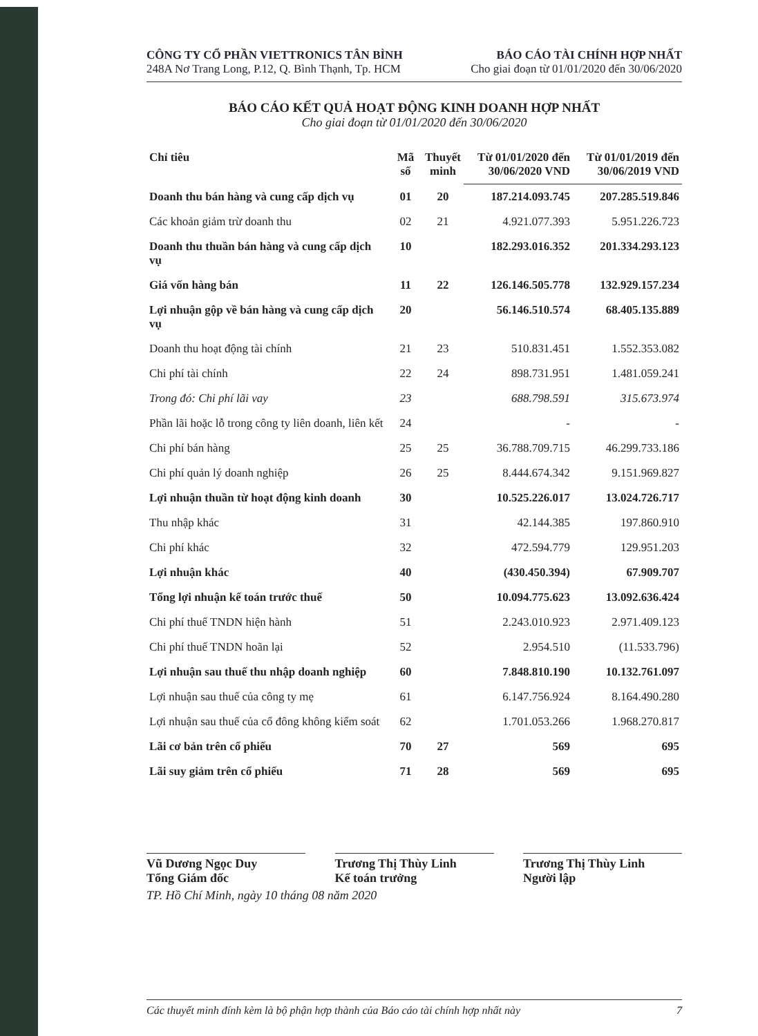CÔNG TY CỔ PHẦN VIETTRONICS TÂN BÌNH
248A Nơ Trang Long, P.12, Q. Bình Thạnh, Tp. HCM
BÁO CÁO TÀI CHÍNH HỢP NHẤT
Cho giai đoạn từ 01/01/2020 đến 30/06/2020
BÁO CÁO KẾT QUẢ HOẠT ĐỘNG KINH DOANH HỢP NHẤT
Cho giai đoạn từ 01/01/2020 đến 30/06/2020
| Chỉ tiêu | Mã số | Thuyết minh | Từ 01/01/2020 đến 30/06/2020 VND | Từ 01/01/2019 đến 30/06/2019 VND |
| --- | --- | --- | --- | --- |
| Doanh thu bán hàng và cung cấp dịch vụ | 01 | 20 | 187.214.093.745 | 207.285.519.846 |
| Các khoản giảm trừ doanh thu | 02 | 21 | 4.921.077.393 | 5.951.226.723 |
| Doanh thu thuần bán hàng và cung cấp dịch vụ | 10 | | 182.293.016.352 | 201.334.293.123 |
| Giá vốn hàng bán | 11 | 22 | 126.146.505.778 | 132.929.157.234 |
| Lợi nhuận gộp về bán hàng và cung cấp dịch vụ | 20 | | 56.146.510.574 | 68.405.135.889 |
| Doanh thu hoạt động tài chính | 21 | 23 | 510.831.451 | 1.552.353.082 |
| Chi phí tài chính | 22 | 24 | 898.731.951 | 1.481.059.241 |
| Trong đó: Chi phí lãi vay | 23 | | 688.798.591 | 315.673.974 |
| Phần lãi hoặc lỗ trong công ty liên doanh, liên kết | 24 | | - | - |
| Chi phí bán hàng | 25 | 25 | 36.788.709.715 | 46.299.733.186 |
| Chi phí quản lý doanh nghiệp | 26 | 25 | 8.444.674.342 | 9.151.969.827 |
| Lợi nhuận thuần từ hoạt động kinh doanh | 30 | | 10.525.226.017 | 13.024.726.717 |
| Thu nhập khác | 31 | | 42.144.385 | 197.860.910 |
| Chi phí khác | 32 | | 472.594.779 | 129.951.203 |
| Lợi nhuận khác | 40 | | (430.450.394) | 67.909.707 |
| Tổng lợi nhuận kế toán trước thuế | 50 | | 10.094.775.623 | 13.092.636.424 |
| Chi phí thuế TNDN hiện hành | 51 | | 2.243.010.923 | 2.971.409.123 |
| Chi phí thuế TNDN hoãn lại | 52 | | 2.954.510 | (11.533.796) |
| Lợi nhuận sau thuế thu nhập doanh nghiệp | 60 | | 7.848.810.190 | 10.132.761.097 |
| Lợi nhuận sau thuế của công ty mẹ | 61 | | 6.147.756.924 | 8.164.490.280 |
| Lợi nhuận sau thuế của cổ đông không kiểm soát | 62 | | 1.701.053.266 | 1.968.270.817 |
| Lãi cơ bản trên cổ phiếu | 70 | 27 | 569 | 695 |
| Lãi suy giảm trên cổ phiếu | 71 | 28 | 569 | 695 |
Vũ Dương Ngọc Duy
Tổng Giám đốc
Trương Thị Thùy Linh
Kế toán trưởng
Trương Thị Thùy Linh
Người lập
TP. Hồ Chí Minh, ngày 10 tháng 08 năm 2020
Các thuyết minh đính kèm là bộ phận hợp thành của Báo cáo tài chính hợp nhất này 7